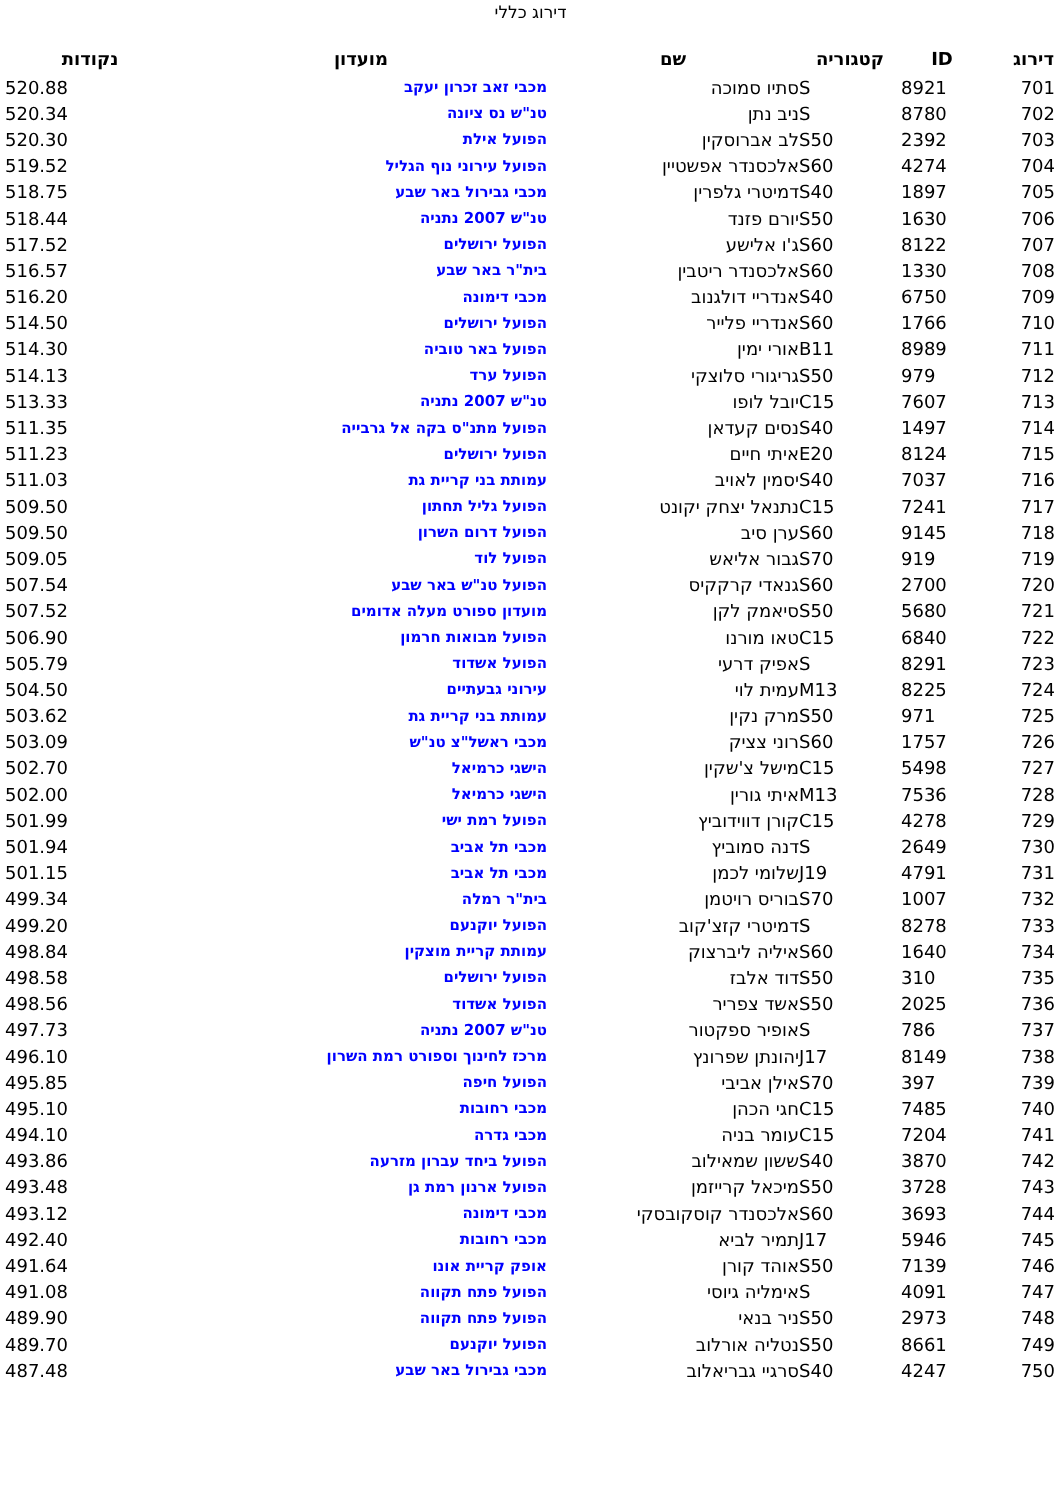דירוג כללי
| דירוג | ID | קטגוריה | שם | מועדון | נקודות |
| --- | --- | --- | --- | --- | --- |
| 701 | 8921 | S | סתיו סמוכה | מכבי זאב זכרון יעקב | 520.88 |
| 702 | 8780 | S | ניב נתן | טנ"ש נס ציונה | 520.34 |
| 703 | 2392 | S50 | לב אברוסקין | הפועל אילת | 520.30 |
| 704 | 4274 | S60 | אלכסנדר אפשטיין | הפועל עירוני נוף הגליל | 519.52 |
| 705 | 1897 | S40 | דמיטרי גלפרין | מכבי גבירול באר שבע | 518.75 |
| 706 | 1630 | S50 | יורם פזנד | טנ"ש 2007 נתניה | 518.44 |
| 707 | 8122 | S60 | ג'ו אלישע | הפועל ירושלים | 517.52 |
| 708 | 1330 | S60 | אלכסנדר ריטבין | בית"ר באר שבע | 516.57 |
| 709 | 6750 | S40 | אנדריי דולגנוב | מכבי דימונה | 516.20 |
| 710 | 1766 | S60 | אנדריי פלייר | הפועל ירושלים | 514.50 |
| 711 | 8989 | B11 | אורי ימין | הפועל באר טוביה | 514.30 |
| 712 | 979 | S50 | גריגורי סלוצקי | הפועל ערד | 514.13 |
| 713 | 7607 | C15 | יובל לופו | טנ"ש 2007 נתניה | 513.33 |
| 714 | 1497 | S40 | נסים קעדאן | הפועל מתנ"ס בקה אל גרבייה | 511.35 |
| 715 | 8124 | E20 | איתי חיים | הפועל ירושלים | 511.23 |
| 716 | 7037 | S40 | יסמין לאויב | עמותת בני קריית גת | 511.03 |
| 717 | 7241 | C15 | נתנאל יצחק יקונט | הפועל גליל תחתון | 509.50 |
| 718 | 9145 | S60 | ערן סיב | הפועל דרום השרון | 509.50 |
| 719 | 919 | S70 | גבור אליאש | הפועל לוד | 509.05 |
| 720 | 2700 | S60 | גנאדי קרקקיס | הפועל טנ"ש באר שבע | 507.54 |
| 721 | 5680 | S50 | סיאמק לקן | מועדון ספורט מעלה אדומים | 507.52 |
| 722 | 6840 | C15 | טאו מורנו | הפועל מבואות חרמון | 506.90 |
| 723 | 8291 | S | אפיק דרעי | הפועל אשדוד | 505.79 |
| 724 | 8225 | M13 | עמית לוי | עירוני גבעתיים | 504.50 |
| 725 | 971 | S50 | מרק נקין | עמותת בני קריית גת | 503.62 |
| 726 | 1757 | S60 | רוני צציק | מכבי ראשל"צ טנ"ש | 503.09 |
| 727 | 5498 | C15 | מישל צ'שקין | הישגי כרמיאל | 502.70 |
| 728 | 7536 | M13 | איתי גורין | הישגי כרמיאל | 502.00 |
| 729 | 4278 | C15 | קורן דווידוביץ | הפועל רמת ישי | 501.99 |
| 730 | 2649 | S | דנה סמוביץ | מכבי תל אביב | 501.94 |
| 731 | 4791 | J19 | שלומי לכמן | מכבי תל אביב | 501.15 |
| 732 | 1007 | S70 | בוריס רויטמן | בית"ר רמלה | 499.34 |
| 733 | 8278 | S | דמיטרי קזצ'קוב | הפועל יוקנעם | 499.20 |
| 734 | 1640 | S60 | איליה ליברצוק | עמותת קריית מוצקין | 498.84 |
| 735 | 310 | S50 | דוד אלבז | הפועל ירושלים | 498.58 |
| 736 | 2025 | S50 | אשד צפריר | הפועל אשדוד | 498.56 |
| 737 | 786 | S | אופיר ספקטור | טנ"ש 2007 נתניה | 497.73 |
| 738 | 8149 | J17 | יהונתן שפרונץ | מרכז לחינוך וספורט רמת השרון | 496.10 |
| 739 | 397 | S70 | אילן אביבי | הפועל חיפה | 495.85 |
| 740 | 7485 | C15 | חגי הכהן | מכבי רחובות | 495.10 |
| 741 | 7204 | C15 | עומר בניה | מכבי גדרה | 494.10 |
| 742 | 3870 | S40 | ששון שמאילוב | הפועל ביחד עברון מזרעה | 493.86 |
| 743 | 3728 | S50 | מיכאל קרייזמן | הפועל ארנון רמת גן | 493.48 |
| 744 | 3693 | S60 | אלכסנדר קוסקובסקי | מכבי דימונה | 493.12 |
| 745 | 5946 | J17 | תמיר לביא | מכבי רחובות | 492.40 |
| 746 | 7139 | S50 | אוהד קורן | אופק קריית אונו | 491.64 |
| 747 | 4091 | S | אימליה גיוסי | הפועל פתח תקווה | 491.08 |
| 748 | 2973 | S50 | ניר בנאי | הפועל פתח תקווה | 489.90 |
| 749 | 8661 | S50 | נטליה אורלוב | הפועל יוקנעם | 489.70 |
| 750 | 4247 | S40 | סרגיי גבריאלוב | מכבי גבירול באר שבע | 487.48 |